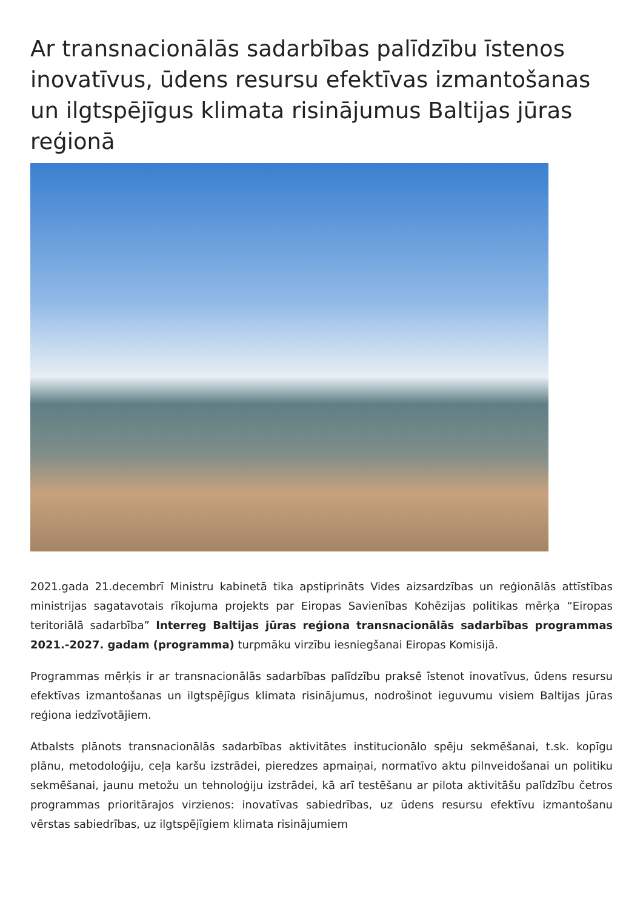Ar transnacionālās sadarbības palīdzību īstenos inovatīvus, ūdens resursu efektīvas izmantošanas un ilgtspējīgus klimata risinājumus Baltijas jūras reģionā
2021.gada 21.decembrī Ministru kabinetā tika apstiprināts Vides aizsardzības un reģionālās attīstības ministrijas sagatavotais rīkojuma projekts par Eiropas Savienības Kohēzijas politikas mērķa “Eiropas teritoriālā sadarbība” Interreg Baltijas jūras reģiona transnacionālās sadarbības programmas 2021.-2027. gadam (programma) turpmāku virzību iesniegšanai Eiropas Komisijā.
Programmas mērķis ir ar transnacionālās sadarbības palīdzību praksē īstenot inovatīvus, ūdens resursu efektīvas izmantošanas un ilgtspējīgus klimata risinājumus, nodrošinot ieguvumu visiem Baltijas jūras reģiona iedzīvotājiem.
Atbalsts plānots transnacionālās sadarbības aktivitātes institucionālo spēju sekmēšanai, t.sk. kopīgu plānu, metodoloģiju, ceļa karšu izstrādei, pieredzes apmaiņai, normatīvo aktu pilnveidošanai un politiku sekmēšanai, jaunu metožu un tehnoloģiju izstrādei, kā arī testēšanu ar pilota aktivitāšu palīdzību četros programmas prioritārajos virzienos: inovatīvas sabiedrības, uz ūdens resursu efektīvu izmantošanu vērstas sabiedrības, uz ilgtspējīgiem klimata risinājumiem